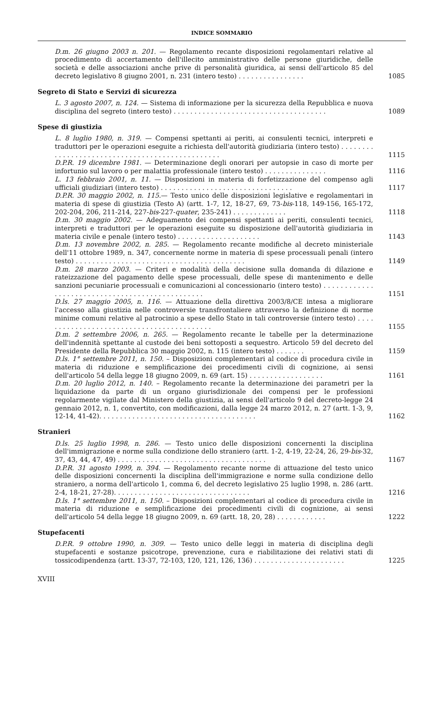INDICE SOMMARIO
D.m. 26 giugno 2003 n. 201. — Regolamento recante disposizioni regolamentari relative al procedimento di accertamento dell'illecito amministrativo delle persone giuridiche, delle società e delle associazioni anche prive di personalità giuridica, ai sensi dell'articolo 85 del decreto legislativo 8 giugno 2001, n. 231 (intero testo) . . . . . . . . . . . . . . . .
1085
Segreto di Stato e Servizi di sicurezza
L. 3 agosto 2007, n. 124. — Sistema di informazione per la sicurezza della Repubblica e nuova disciplina del segreto (intero testo) . . . . . . . . . . . . . . . . . . . . . . . . . . . . . . . . . . . . .
1089
Spese di giustizia
L. 8 luglio 1980, n. 319. — Compensi spettanti ai periti, ai consulenti tecnici, interpreti e traduttori per le operazioni eseguite a richiesta dell'autorità giudiziaria (intero testo) . . . . . . . . . . . . . . . . . . . . . . . . . . . . . . . . . . . . . . . . . . . . . . . .
1115
D.P.R. 19 dicembre 1981. — Determinazione degli onorari per autopsie in caso di morte per infortunio sul lavoro o per malattia professionale (intero testo) . . . . . . . . . . . . . . .
1116
L. 13 febbraio 2001, n. 11. — Disposizioni in materia di forfetizzazione del compenso agli ufficiali giudiziari (intero testo) . . . . . . . . . . . . . . . . . . . . . . . . . . . . . . . .
1117
D.P.R. 30 maggio 2002, n. 115.— Testo unico delle disposizioni legislative e regolamentari in materia di spese di giustizia (Testo A) (artt. 1-7, 12, 18-27, 69, 73-bis-118, 149-156, 165-172, 202-204, 206, 211-214, 227-bis-227-quater, 235-241) . . . . . . . . . . . . .
1118
D.m. 30 maggio 2002. — Adeguamento dei compensi spettanti ai periti, consulenti tecnici, interpreti e traduttori per le operazioni eseguite su disposizione dell'autorità giudiziaria in materia civile e penale (intero testo) . . . . . . . . . . . . . . . . . . . .
1143
D.m. 13 novembre 2002, n. 285. — Regolamento recante modifiche al decreto ministeriale dell'11 ottobre 1989, n. 347, concernente norme in materia di spese processuali penali (intero testo) . . . . . . . . . . . . . . . . . . . . . . . . . . . . . . . . . . . . . . . . .
1149
D.m. 28 marzo 2003. — Criteri e modalità della decisione sulla domanda di dilazione e rateizzazione del pagamento delle spese processuali, delle spese di mantenimento e delle sanzioni pecuniarie processuali e comunicazioni al concessionario (intero testo) . . . . . . . . . . . . . . . . . . . . . . . . . . . . . . . . . . . . . . . . . . . . . . . .
1151
D.ls. 27 maggio 2005, n. 116. — Attuazione della direttiva 2003/8/CE intesa a migliorare l'accesso alla giustizia nelle controversie transfrontaliere attraverso la definizione di norme minime comuni relative al patrocinio a spese dello Stato in tali controversie (intero testo) . . . . . . . . . . . . . . . . . . . . . . . . . . . . . . . . . . . . . . . . . .
1155
D.m. 2 settembre 2006, n. 265. — Regolamento recante le tabelle per la determinazione dell'indennità spettante al custode dei beni sottoposti a sequestro. Articolo 59 del decreto del Presidente della Repubblica 30 maggio 2002, n. 115 (intero testo) . . . . . . .
1159
D.ls. 1° settembre 2011, n. 150. – Disposizioni complementari al codice di procedura civile in materia di riduzione e semplificazione dei procedimenti civili di cognizione, ai sensi dell'articolo 54 della legge 18 giugno 2009, n. 69 (art. 15) . . . . . . . . . . . . . . . . . .
1161
D.m. 20 luglio 2012, n. 140. – Regolamento recante la determinazione dei parametri per la liquidazione da parte di un organo giurisdizionale dei compensi per le professioni regolarmente vigilate dal Ministero della giustizia, ai sensi dell'articolo 9 del decreto-legge 24 gennaio 2012, n. 1, convertito, con modificazioni, dalla legge 24 marzo 2012, n. 27 (artt. 1-3, 9, 12-14, 41-42). . . . . . . . . . . . . . . . . . . . . . . . . . . . . . . . . . . . . .
1162
Stranieri
D.ls. 25 luglio 1998, n. 286. — Testo unico delle disposizioni concernenti la disciplina dell'immigrazione e norme sulla condizione dello straniero (artt. 1-2, 4-19, 22-24, 26, 29-bis-32, 37, 43, 44, 47, 49) . . . . . . . . . . . . . . . . . . . . . . . . . . . . . . . . . . . .
1167
D.P.R. 31 agosto 1999, n. 394. — Regolamento recante norme di attuazione del testo unico delle disposizioni concernenti la disciplina dell'immigrazione e norme sulla condizione dello straniero, a norma dell'articolo 1, comma 6, del decreto legislativo 25 luglio 1998, n. 286 (artt. 2-4, 18-21, 27-28). . . . . . . . . . . . . . . . . . . . . . . . . . . . . . . . .
1216
D.ls. 1° settembre 2011, n. 150. – Disposizioni complementari al codice di procedura civile in materia di riduzione e semplificazione dei procedimenti civili di cognizione, ai sensi dell'articolo 54 della legge 18 giugno 2009, n. 69 (artt. 18, 20, 28) . . . . . . . . . . . .
1222
Stupefacenti
D.P.R. 9 ottobre 1990, n. 309. — Testo unico delle leggi in materia di disciplina degli stupefacenti e sostanze psicotrope, prevenzione, cura e riabilitazione dei relativi stati di tossicodipendenza (artt. 13-37, 72-103, 120, 121, 126, 136) . . . . . . . . . . . . . . . . . . . . . .
1225
XVIII